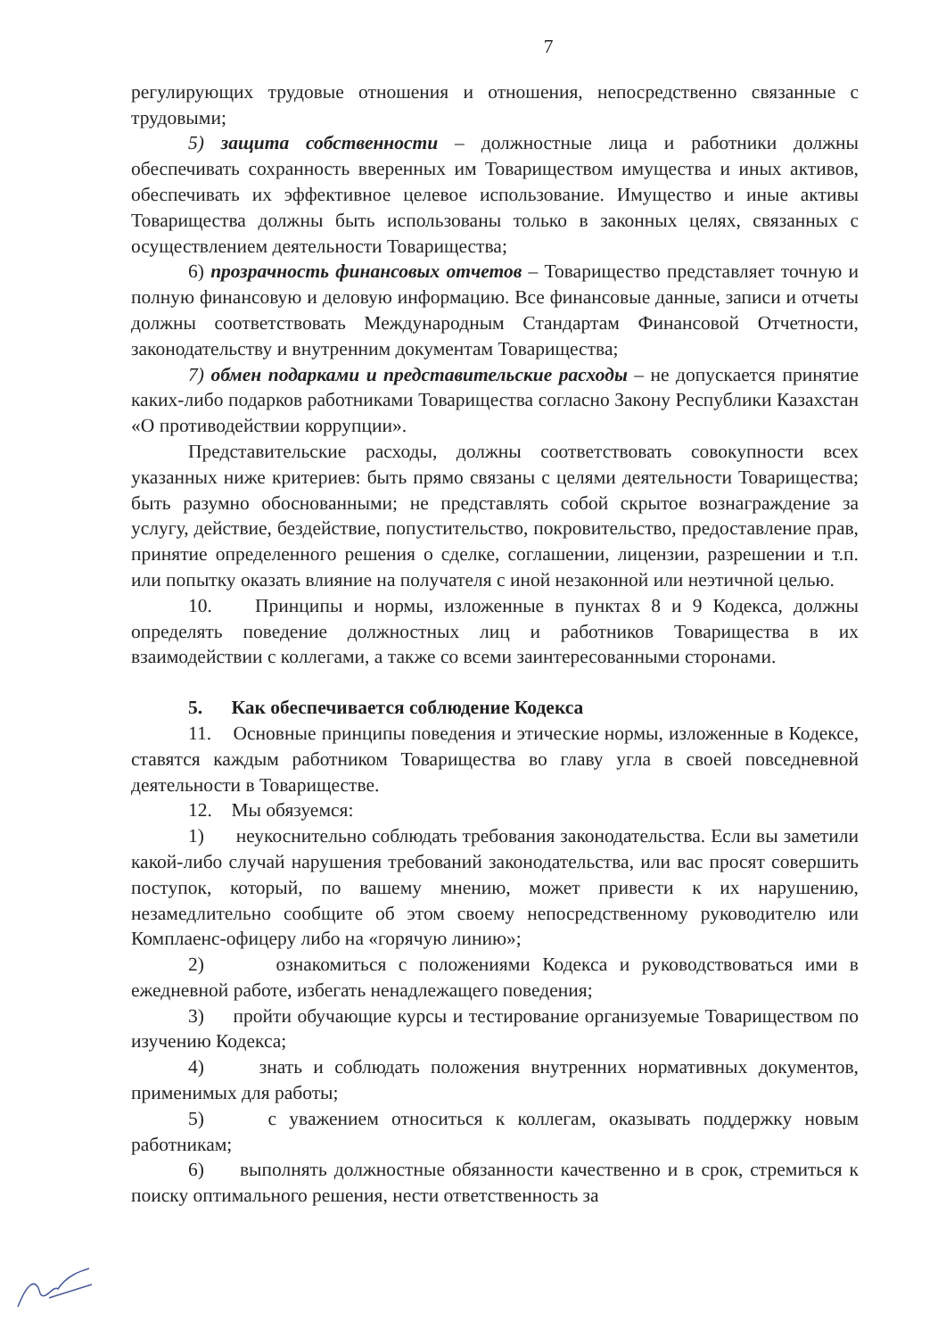7
регулирующих трудовые отношения и отношения, непосредственно связанные с трудовыми;
5) защита собственности – должностные лица и работники должны обеспечивать сохранность вверенных им Товариществом имущества и иных активов, обеспечивать их эффективное целевое использование. Имущество и иные активы Товарищества должны быть использованы только в законных целях, связанных с осуществлением деятельности Товарищества;
6) прозрачность финансовых отчетов – Товарищество представляет точную и полную финансовую и деловую информацию. Все финансовые данные, записи и отчеты должны соответствовать Международным Стандартам Финансовой Отчетности, законодательству и внутренним документам Товарищества;
7) обмен подарками и представительские расходы – не допускается принятие каких-либо подарков работниками Товарищества согласно Закону Республики Казахстан «О противодействии коррупции».
Представительские расходы, должны соответствовать совокупности всех указанных ниже критериев: быть прямо связаны с целями деятельности Товарищества; быть разумно обоснованными; не представлять собой скрытое вознаграждение за услугу, действие, бездействие, попустительство, покровительство, предоставление прав, принятие определенного решения о сделке, соглашении, лицензии, разрешении и т.п. или попытку оказать влияние на получателя с иной незаконной или неэтичной целью.
10. Принципы и нормы, изложенные в пунктах 8 и 9 Кодекса, должны определять поведение должностных лиц и работников Товарищества в их взаимодействии с коллегами, а также со всеми заинтересованными сторонами.
5. Как обеспечивается соблюдение Кодекса
11. Основные принципы поведения и этические нормы, изложенные в Кодексе, ставятся каждым работником Товарищества во главу угла в своей повседневной деятельности в Товариществе.
12. Мы обязуемся:
1) неукоснительно соблюдать требования законодательства. Если вы заметили какой-либо случай нарушения требований законодательства, или вас просят совершить поступок, который, по вашему мнению, может привести к их нарушению, незамедлительно сообщите об этом своему непосредственному руководителю или Комплаенс-офицеру либо на «горячую линию»;
2) ознакомиться с положениями Кодекса и руководствоваться ими в ежедневной работе, избегать ненадлежащего поведения;
3) пройти обучающие курсы и тестирование организуемые Товариществом по изучению Кодекса;
4) знать и соблюдать положения внутренних нормативных документов, применимых для работы;
5) с уважением относиться к коллегам, оказывать поддержку новым работникам;
6) выполнять должностные обязанности качественно и в срок, стремиться к поиску оптимального решения, нести ответственность за